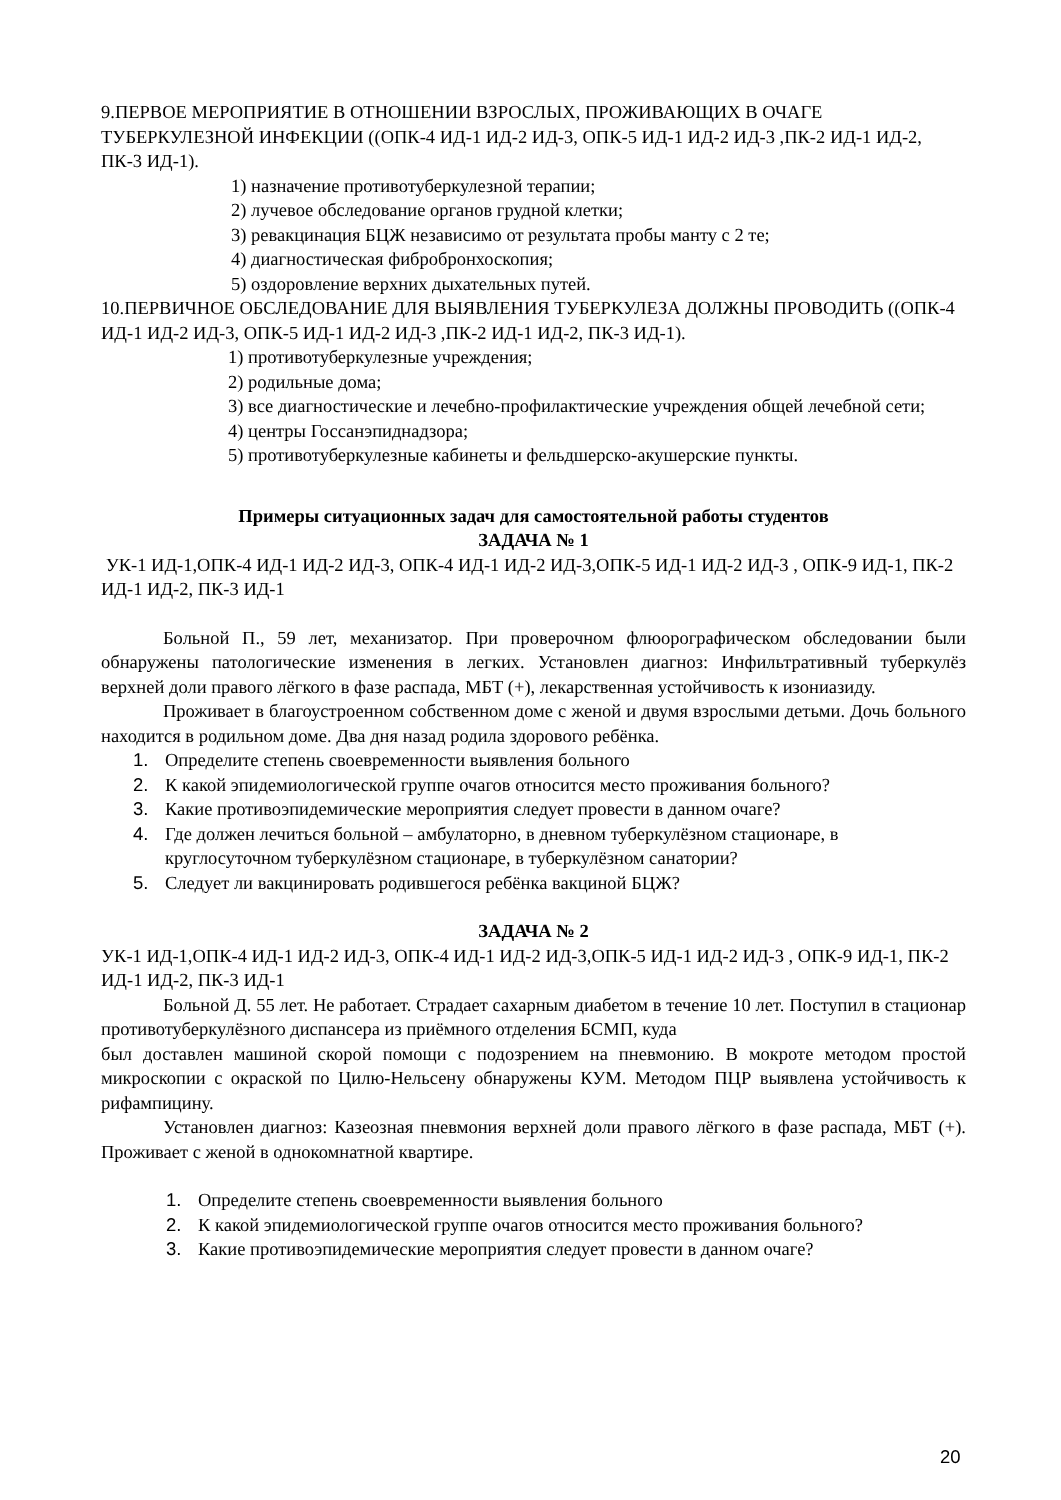9.ПЕРВОЕ МЕРОПРИЯТИЕ В ОТНОШЕНИИ ВЗРОСЛЫХ, ПРОЖИВАЮЩИХ В ОЧАГЕ ТУБЕРКУЛЕЗНОЙ ИНФЕКЦИИ ((ОПК-4 ИД-1 ИД-2 ИД-3, ОПК-5 ИД-1 ИД-2 ИД-3 ,ПК-2 ИД-1 ИД-2, ПК-3 ИД-1).
1) назначение противотуберкулезной терапии;
2) лучевое обследование органов грудной клетки;
3) ревакцинация БЦЖ независимо от результата пробы манту с 2 те;
4) диагностическая фибробронхоскопия;
5) оздоровление верхних дыхательных путей.
10.ПЕРВИЧНОЕ ОБСЛЕДОВАНИЕ ДЛЯ ВЫЯВЛЕНИЯ ТУБЕРКУЛЕЗА ДОЛЖНЫ ПРОВОДИТЬ ((ОПК-4 ИД-1 ИД-2 ИД-3, ОПК-5 ИД-1 ИД-2 ИД-3 ,ПК-2 ИД-1 ИД-2, ПК-3 ИД-1).
1) противотуберкулезные учреждения;
2) родильные дома;
3) все диагностические и лечебно-профилактические учреждения общей лечебной сети;
4) центры Госсанэпиднадзора;
5) противотуберкулезные кабинеты и фельдшерско-акушерские пункты.
Примеры ситуационных задач для самостоятельной работы студентов
ЗАДАЧА № 1
УК-1 ИД-1,ОПК-4 ИД-1 ИД-2 ИД-3, ОПК-4 ИД-1 ИД-2 ИД-3,ОПК-5 ИД-1 ИД-2 ИД-3 , ОПК-9 ИД-1, ПК-2 ИД-1 ИД-2, ПК-3 ИД-1
Больной П., 59 лет, механизатор. При проверочном флюорографическом обследовании были обнаружены патологические изменения в легких. Установлен диагноз: Инфильтративный туберкулёз верхней доли правого лёгкого в фазе распада, МБТ (+), лекарственная устойчивость к изониазиду.
Проживает в благоустроенном собственном доме с женой и двумя взрослыми детьми. Дочь больного находится в родильном доме. Два дня назад родила здорового ребёнка.
1. Определите степень своевременности выявления больного
2. К какой эпидемиологической группе очагов относится место проживания больного?
3. Какие противоэпидемические мероприятия следует провести в данном очаге?
4. Где должен лечиться больной – амбулаторно, в дневном туберкулёзном стационаре, в круглосуточном туберкулёзном стационаре, в туберкулёзном санатории?
5. Следует ли вакцинировать родившегося ребёнка вакциной БЦЖ?
ЗАДАЧА № 2
УК-1 ИД-1,ОПК-4 ИД-1 ИД-2 ИД-3, ОПК-4 ИД-1 ИД-2 ИД-3,ОПК-5 ИД-1 ИД-2 ИД-3 , ОПК-9 ИД-1, ПК-2 ИД-1 ИД-2, ПК-3 ИД-1
Больной Д. 55 лет. Не работает. Страдает сахарным диабетом в течение 10 лет. Поступил в стационар противотуберкулёзного диспансера из приёмного отделения БСМП, куда
был доставлен машиной скорой помощи с подозрением на пневмонию. В мокроте методом простой микроскопии с окраской по Цилю-Нельсену обнаружены КУМ. Методом ПЦР выявлена устойчивость к рифампицину.
Установлен диагноз: Казеозная пневмония верхней доли правого лёгкого в фазе распада, МБТ (+). Проживает с женой в однокомнатной квартире.
1. Определите степень своевременности выявления больного
2. К какой эпидемиологической группе очагов относится место проживания больного?
3. Какие противоэпидемические мероприятия следует провести в данном очаге?
20